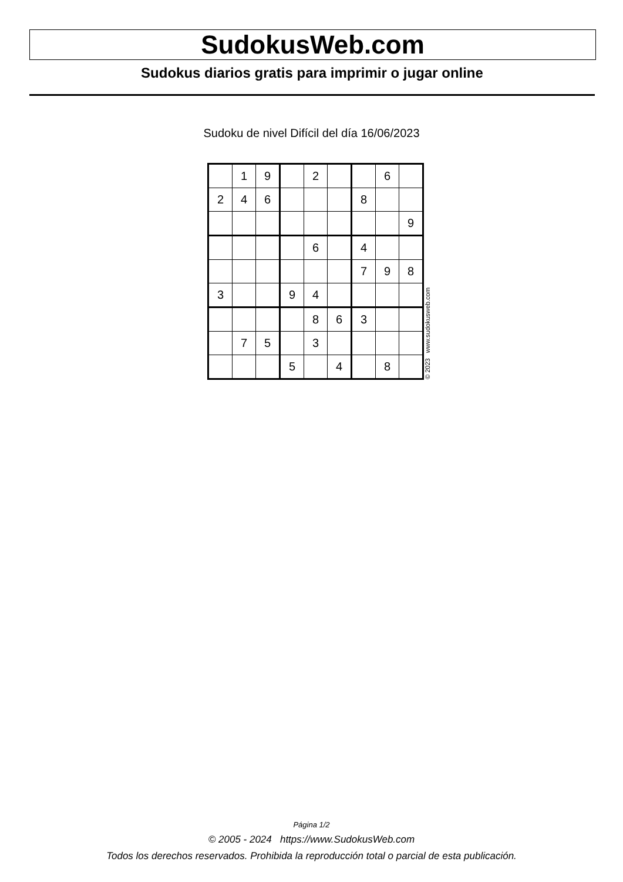SudokusWeb.com
Sudokus diarios gratis para imprimir o jugar online
Sudoku de nivel Difícil del día 16/06/2023
| | 1 | 9 | | 2 | | | 6 | |
| 2 | 4 | 6 | | | | 8 | | |
| | | | | | | | | 9 |
| | | | | 6 | | 4 | | |
| | | | | | | 7 | 9 | 8 |
| 3 | | | 9 | 4 | | | | |
| | | | | 8 | 6 | 3 | | |
| | 7 | 5 | | 3 | | | | |
| | | | 5 | | 4 | | 8 | |
© 2023 www.sudokusweb.com
Página 1/2
© 2005 - 2024 https://www.SudokusWeb.com
Todos los derechos reservados. Prohibida la reproducción total o parcial de esta publicación.